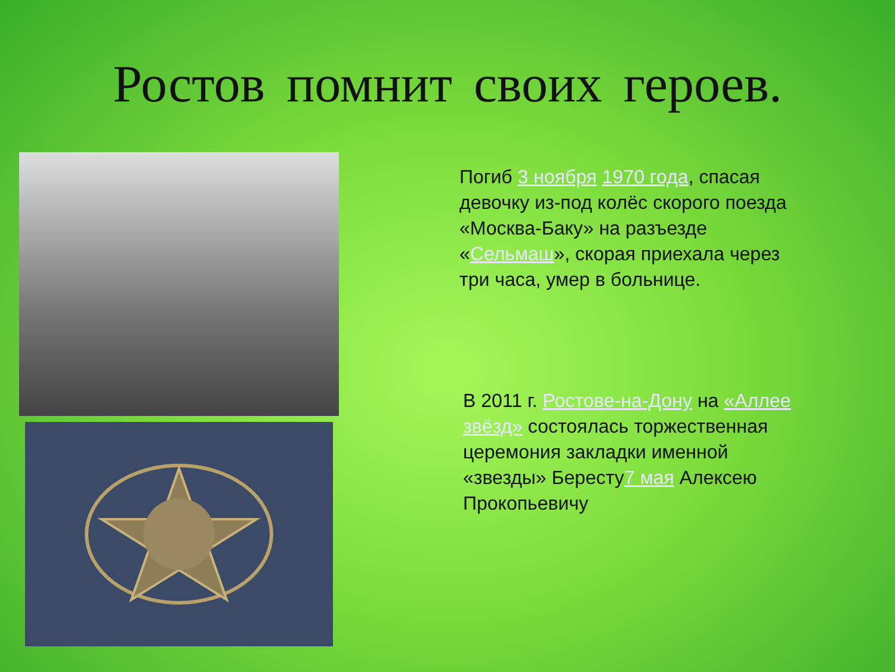Ростов помнит своих героев.
Погиб 3 ноября 1970 года, спасая девочку из-под колёс скорого поезда «Москва-Баку» на разъезде «Сельмаш», скорая приехала через три часа, умер в больнице.
В 2011 г. Ростове-на-Дону на «Аллее звёзд» состоялась торжественная церемония закладки именной «звезды» Бересту7 мая Алексею Прокопьевичу